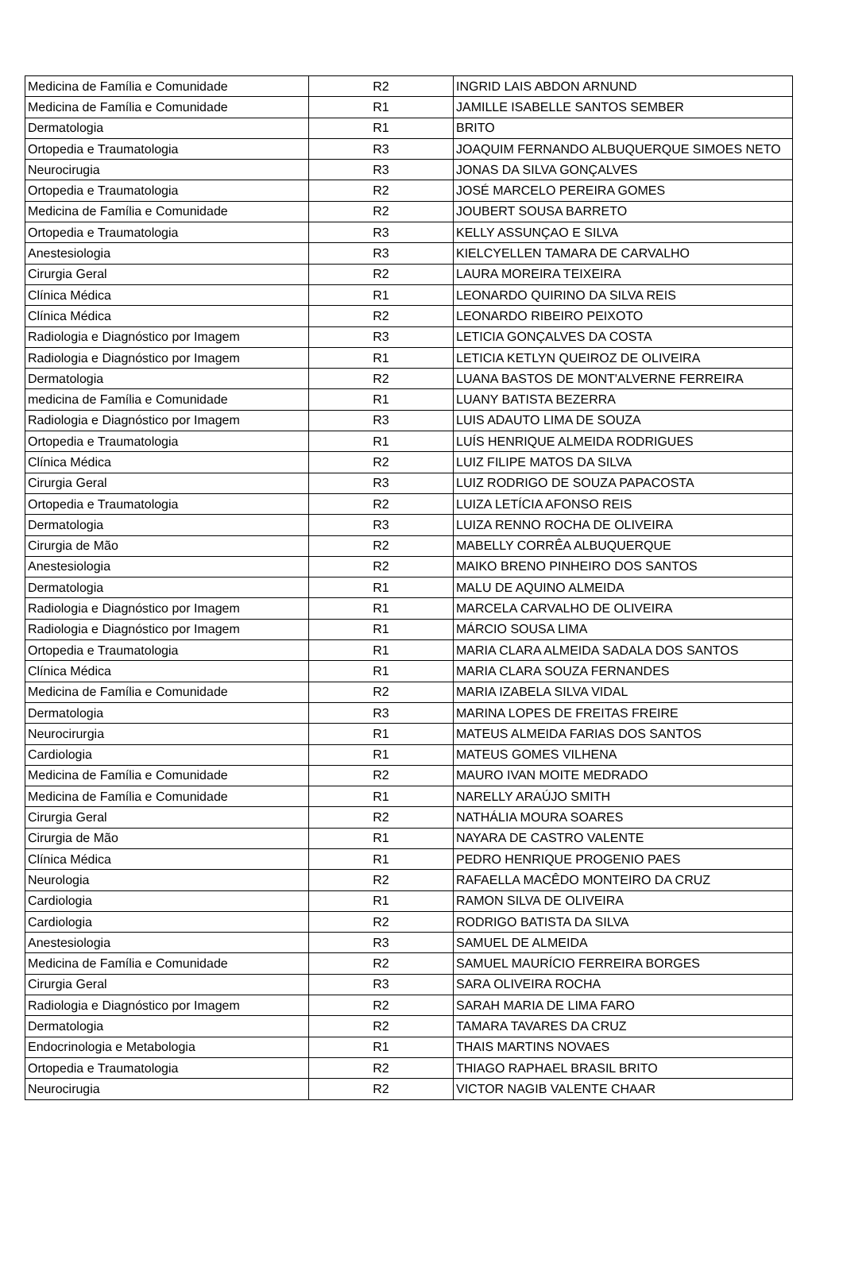| Medicina de Família e Comunidade | R2 | INGRID LAIS ABDON ARNUND |
| Medicina de Família e Comunidade | R1 | JAMILLE ISABELLE SANTOS SEMBER |
| Dermatologia | R1 | BRITO |
| Ortopedia e Traumatologia | R3 | JOAQUIM FERNANDO ALBUQUERQUE SIMOES NETO |
| Neurocirugia | R3 | JONAS DA SILVA GONÇALVES |
| Ortopedia e Traumatologia | R2 | JOSÉ MARCELO PEREIRA GOMES |
| Medicina de Família e Comunidade | R2 | JOUBERT SOUSA BARRETO |
| Ortopedia e Traumatologia | R3 | KELLY ASSUNÇAO E SILVA |
| Anestesiologia | R3 | KIELCYELLEN TAMARA DE CARVALHO |
| Cirurgia Geral | R2 | LAURA MOREIRA TEIXEIRA |
| Clínica Médica | R1 | LEONARDO QUIRINO DA SILVA REIS |
| Clínica Médica | R2 | LEONARDO RIBEIRO PEIXOTO |
| Radiologia e Diagnóstico por Imagem | R3 | LETICIA GONÇALVES DA COSTA |
| Radiologia e Diagnóstico por Imagem | R1 | LETICIA KETLYN QUEIROZ DE OLIVEIRA |
| Dermatologia | R2 | LUANA BASTOS DE MONT'ALVERNE FERREIRA |
| medicina de Família e Comunidade | R1 | LUANY BATISTA BEZERRA |
| Radiologia e Diagnóstico por Imagem | R3 | LUIS ADAUTO LIMA DE SOUZA |
| Ortopedia e Traumatologia | R1 | LUÍS HENRIQUE ALMEIDA RODRIGUES |
| Clínica Médica | R2 | LUIZ FILIPE MATOS DA SILVA |
| Cirurgia Geral | R3 | LUIZ RODRIGO DE SOUZA PAPACOSTA |
| Ortopedia e Traumatologia | R2 | LUIZA LETÍCIA AFONSO REIS |
| Dermatologia | R3 | LUIZA RENNO ROCHA DE OLIVEIRA |
| Cirurgia de Mão | R2 | MABELLY CORRÊA ALBUQUERQUE |
| Anestesiologia | R2 | MAIKO BRENO PINHEIRO DOS SANTOS |
| Dermatologia | R1 | MALU DE AQUINO ALMEIDA |
| Radiologia e Diagnóstico por Imagem | R1 | MARCELA CARVALHO DE OLIVEIRA |
| Radiologia e Diagnóstico por Imagem | R1 | MÁRCIO SOUSA LIMA |
| Ortopedia e Traumatologia | R1 | MARIA CLARA ALMEIDA SADALA DOS SANTOS |
| Clínica Médica | R1 | MARIA CLARA SOUZA FERNANDES |
| Medicina de Família e Comunidade | R2 | MARIA IZABELA SILVA VIDAL |
| Dermatologia | R3 | MARINA LOPES DE FREITAS FREIRE |
| Neurocirurgia | R1 | MATEUS ALMEIDA FARIAS DOS SANTOS |
| Cardiologia | R1 | MATEUS GOMES VILHENA |
| Medicina de Família e Comunidade | R2 | MAURO IVAN MOITE MEDRADO |
| Medicina de Família e Comunidade | R1 | NARELLY ARAÚJO SMITH |
| Cirurgia Geral | R2 | NATHÁLIA MOURA SOARES |
| Cirurgia de Mão | R1 | NAYARA DE CASTRO VALENTE |
| Clínica Médica | R1 | PEDRO HENRIQUE PROGENIO PAES |
| Neurologia | R2 | RAFAELLA MACÊDO MONTEIRO DA CRUZ |
| Cardiologia | R1 | RAMON SILVA DE OLIVEIRA |
| Cardiologia | R2 | RODRIGO BATISTA DA SILVA |
| Anestesiologia | R3 | SAMUEL DE ALMEIDA |
| Medicina de Família e Comunidade | R2 | SAMUEL MAURÍCIO FERREIRA BORGES |
| Cirurgia Geral | R3 | SARA OLIVEIRA ROCHA |
| Radiologia e Diagnóstico por Imagem | R2 | SARAH MARIA DE LIMA FARO |
| Dermatologia | R2 | TAMARA TAVARES DA CRUZ |
| Endocrinologia e Metabologia | R1 | THAIS MARTINS NOVAES |
| Ortopedia e Traumatologia | R2 | THIAGO RAPHAEL BRASIL BRITO |
| Neurocirugia | R2 | VICTOR NAGIB VALENTE CHAAR |